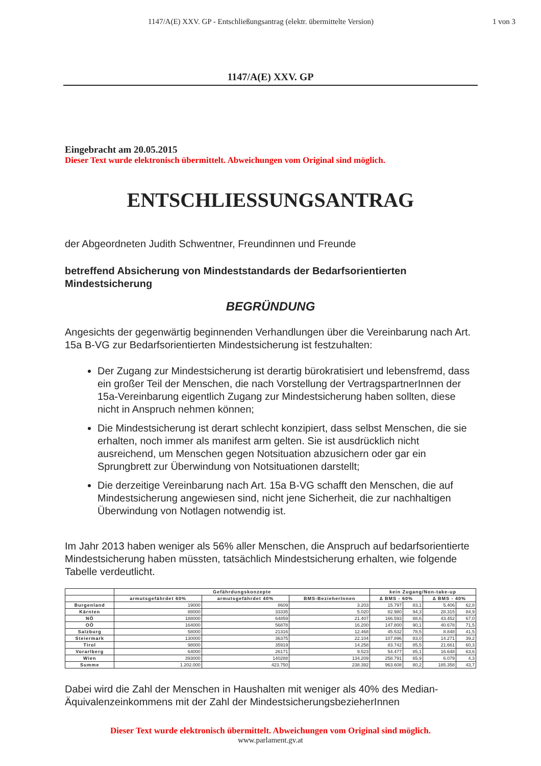1147/A(E) XXV. GP - Entschließungsantrag (elektr. übermittelte Version)
1 von 3
1147/A(E) XXV. GP
Eingebracht am 20.05.2015
Dieser Text wurde elektronisch übermittelt. Abweichungen vom Original sind möglich.
ENTSCHLIESSUNGSANTRAG
der Abgeordneten Judith Schwentner, Freundinnen und Freunde
betreffend Absicherung von Mindeststandards der Bedarfsorientierten Mindestsicherung
BEGRÜNDUNG
Angesichts der gegenwärtig beginnenden Verhandlungen über die Vereinbarung nach Art. 15a B-VG zur Bedarfsorientierten Mindestsicherung ist festzuhalten:
Der Zugang zur Mindestsicherung ist derartig bürokratisiert und lebensfremd, dass ein großer Teil der Menschen, die nach Vorstellung der VertragspartnerInnen der 15a-Vereinbarung eigentlich Zugang zur Mindestsicherung haben sollten, diese nicht in Anspruch nehmen können;
Die Mindestsicherung ist derart schlecht konzipiert, dass selbst Menschen, die sie erhalten, noch immer als manifest arm gelten. Sie ist ausdrücklich nicht ausreichend, um Menschen gegen Notsituation abzusichern oder gar ein Sprungbrett zur Überwindung von Notsituationen darstellt;
Die derzeitige Vereinbarung nach Art. 15a B-VG schafft den Menschen, die auf Mindestsicherung angewiesen sind, nicht jene Sicherheit, die zur nachhaltigen Überwindung von Notlagen notwendig ist.
Im Jahr 2013 haben weniger als 56% aller Menschen, die Anspruch auf bedarfsorientierte Mindestsicherung haben müssten, tatsächlich Mindestsicherung erhalten, wie folgende Tabelle verdeutlicht.
| | Gefährdungskonzepte | | | kein Zugang/Non-take-up | | | |
| --- | --- | --- | --- | --- | --- | --- | --- |
| | armutsgefährdet 60% | armutsgefährdet 40% | BMS-BezieherInnen | ∆ BMS - 60% | | ∆ BMS - 40% | |
| Burgenland | 19000 | 8609 | 3.203 | 15.797 | 83,1 | 5.406 | 62,8 |
| Kärnten | 88000 | 33335 | 5.020 | 82.980 | 94,3 | 28.315 | 84,9 |
| NÖ | 188000 | 64859 | 21.407 | 166.593 | 88,6 | 43.452 | 67,0 |
| OÖ | 164000 | 56878 | 16.200 | 147.800 | 90,1 | 40.678 | 71,5 |
| Salzburg | 58000 | 21316 | 12.468 | 45.532 | 78,5 | 8.848 | 41,5 |
| Steiermark | 130000 | 36375 | 22.104 | 107.896 | 83,0 | 14.271 | 39,2 |
| Tirol | 98000 | 35919 | 14.258 | 83.742 | 85,5 | 21.661 | 60,3 |
| Vorarlberg | 64000 | 26171 | 9.523 | 54.477 | 85,1 | 16.648 | 63,6 |
| Wien | 393000 | 140288 | 134.209 | 258.791 | 65,9 | 6.079 | 4,3 |
| Summe | 1.202.000 | 423.750 | 238.392 | 963.608 | 80,2 | 185.358 | 43,7 |
Dabei wird die Zahl der Menschen in Haushalten mit weniger als 40% des Median-Äquivalenzeinkommens mit der Zahl der MindestsicherungsbezieherInnen
Dieser Text wurde elektronisch übermittelt. Abweichungen vom Original sind möglich.
www.parlament.gv.at